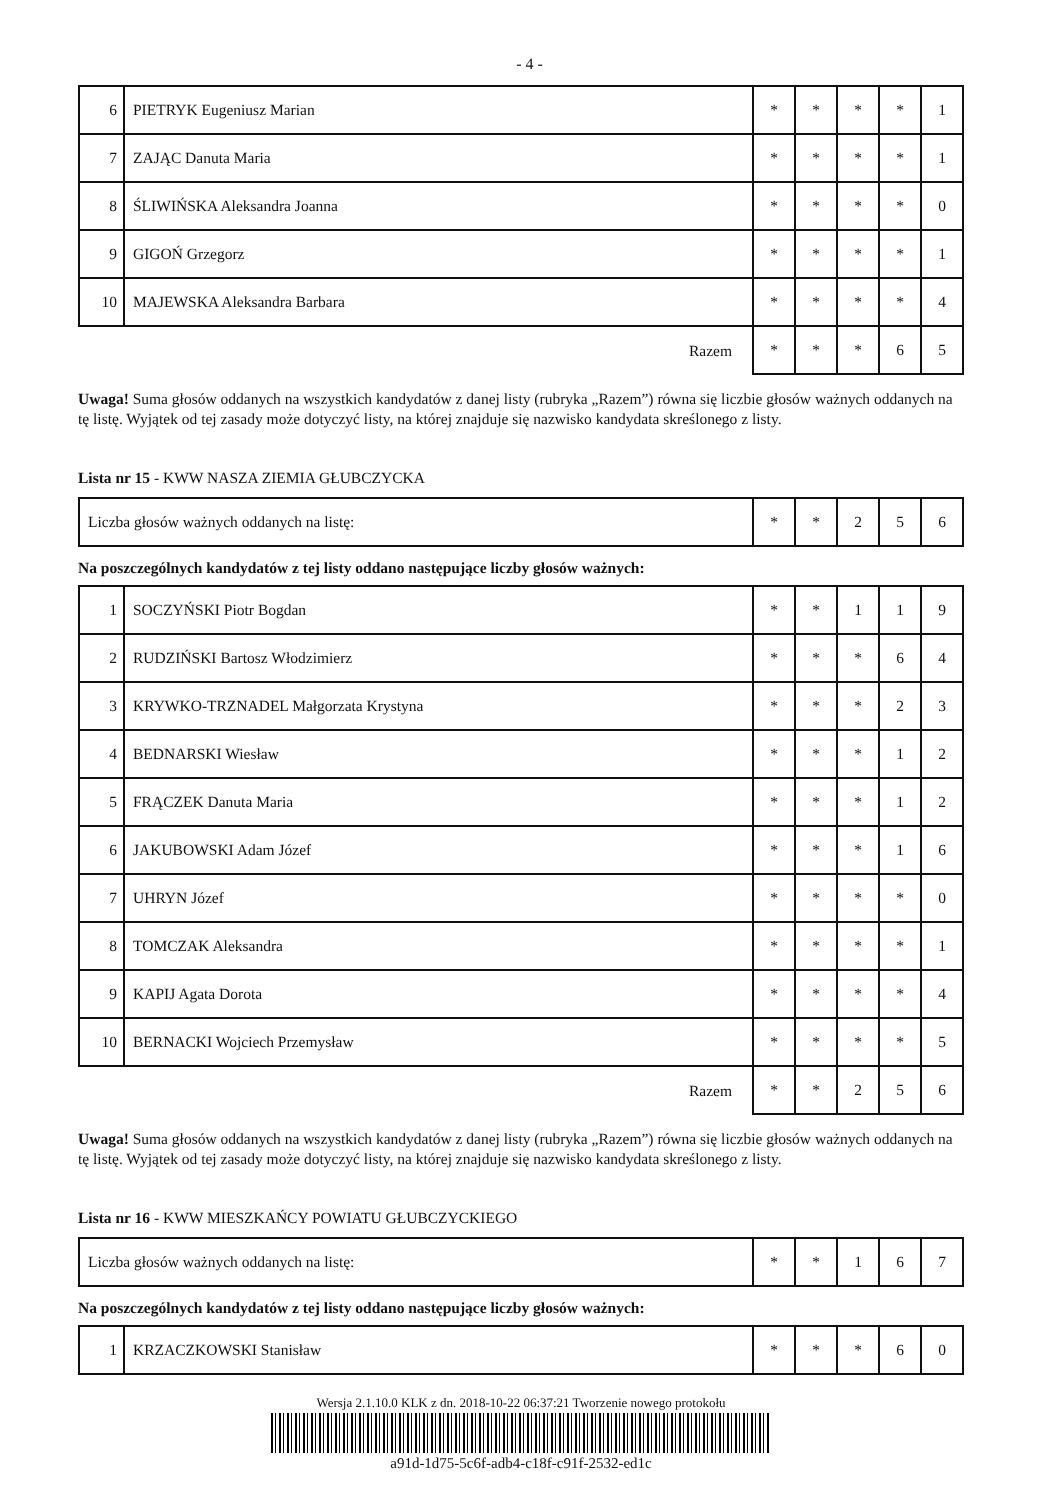- 4 -
| 6 | PIETRYK Eugeniusz Marian | * | * | * | * | 1 |
| 7 | ZAJĄC Danuta Maria | * | * | * | * | 1 |
| 8 | ŚLIWIŃSKA Aleksandra Joanna | * | * | * | * | 0 |
| 9 | GIGOŃ Grzegorz | * | * | * | * | 1 |
| 10 | MAJEWSKA Aleksandra Barbara | * | * | * | * | 4 |
| Razem | | * | * | * | 6 | 5 |
Uwaga! Suma głosów oddanych na wszystkich kandydatów z danej listy (rubryka „Razem”) równa się liczbie głosów ważnych oddanych na tę listę. Wyjątek od tej zasady może dotyczyć listy, na której znajduje się nazwisko kandydata skreślonego z listy.
Lista nr 15 - KWW NASZA ZIEMIA GŁUBCZYCKA
| Liczba głosów ważnych oddanych na listę: | * | * | 2 | 5 | 6 |
Na poszczególnych kandydatów z tej listy oddano następujące liczby głosów ważnych:
| 1 | SOCZYŃSKI Piotr Bogdan | * | * | 1 | 1 | 9 |
| 2 | RUDZIŃSKI Bartosz Włodzimierz | * | * | * | 6 | 4 |
| 3 | KRYWKO-TRZNADEL Małgorzata Krystyna | * | * | * | 2 | 3 |
| 4 | BEDNARSKI Wiesław | * | * | * | 1 | 2 |
| 5 | FRĄCZEK Danuta Maria | * | * | * | 1 | 2 |
| 6 | JAKUBOWSKI Adam Józef | * | * | * | 1 | 6 |
| 7 | UHRYN Józef | * | * | * | * | 0 |
| 8 | TOMCZAK Aleksandra | * | * | * | * | 1 |
| 9 | KAPIJ Agata Dorota | * | * | * | * | 4 |
| 10 | BERNACKI Wojciech Przemysław | * | * | * | * | 5 |
| Razem | | * | * | 2 | 5 | 6 |
Uwaga! Suma głosów oddanych na wszystkich kandydatów z danej listy (rubryka „Razem”) równa się liczbie głosów ważnych oddanych na tę listę. Wyjątek od tej zasady może dotyczyć listy, na której znajduje się nazwisko kandydata skreślonego z listy.
Lista nr 16 - KWW MIESZKAŃCY POWIATU GŁUBCZYCKIEGO
| Liczba głosów ważnych oddanych na listę: | * | * | 1 | 6 | 7 |
Na poszczególnych kandydatów z tej listy oddano następujące liczby głosów ważnych:
| 1 | KRZACZKOWSKI Stanisław | * | * | * | 6 | 0 |
Wersja 2.1.10.0 KLK z dn. 2018-10-22 06:37:21 Tworzenie nowego protokołu
a91d-1d75-5c6f-adb4-c18f-c91f-2532-ed1c